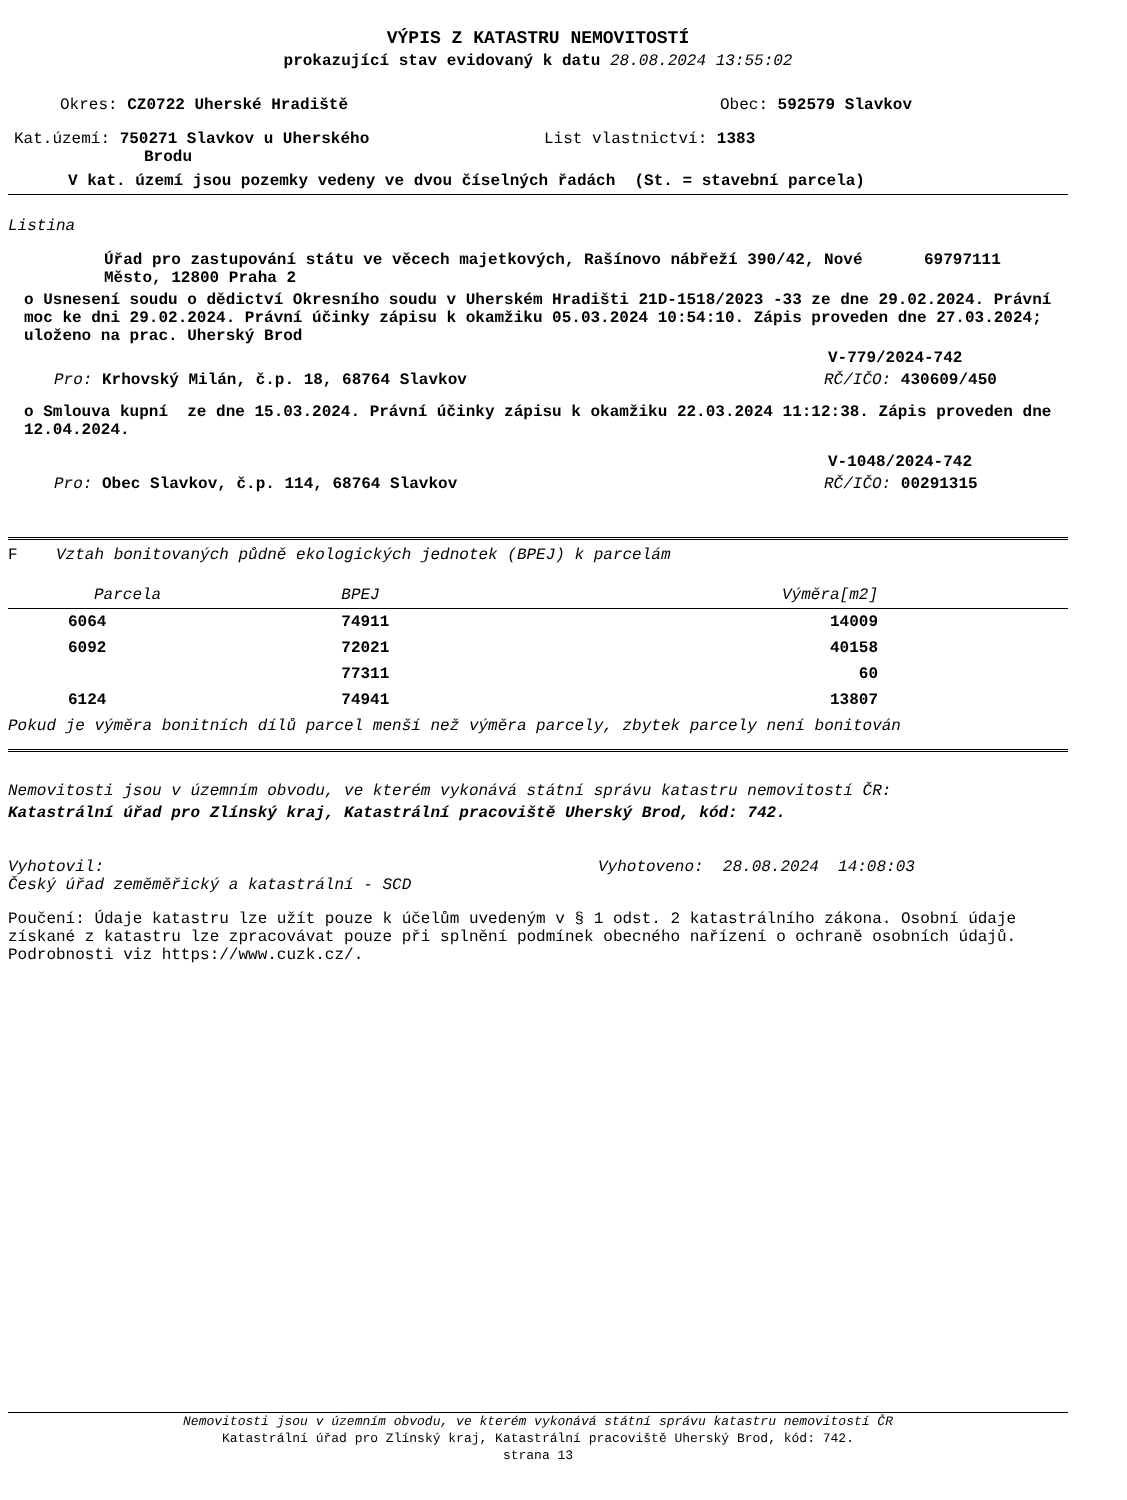VÝPIS Z KATASTRU NEMOVITOSTÍ
prokazující stav evidovaný k datu 28.08.2024 13:55:02
Okres: CZ0722 Uherské Hradiště Obec: 592579 Slavkov
Kat.území: 750271 Slavkov u Uherského
Brodu
List vlastnictví: 1383
V kat. území jsou pozemky vedeny ve dvou číselných řadách (St. = stavební parcela)
Listina
Úřad pro zastupování státu ve věcech majetkových, Rašínovo nábřeží 390/42, Nové Město, 12800 Praha 2 69797111
o Usnesení soudu o dědictví Okresního soudu v Uherském Hradišti 21D-1518/2023 -33 ze dne 29.02.2024. Právní moc ke dni 29.02.2024. Právní účinky zápisu k okamžiku 05.03.2024 10:54:10. Zápis proveden dne 27.03.2024; uloženo na prac. Uherský Brod
V-779/2024-742
Pro: Krhovský Milán, č.p. 18, 68764 Slavkov RČ/IČO: 430609/450
o Smlouva kupní ze dne 15.03.2024. Právní účinky zápisu k okamžiku 22.03.2024 11:12:38. Zápis proveden dne 12.04.2024.
V-1048/2024-742
Pro: Obec Slavkov, č.p. 114, 68764 Slavkov RČ/IČO: 00291315
F Vztah bonitovaných půdně ekologických jednotek (BPEJ) k parcelám
| Parcela | BPEJ | Výměra[m2] |
| --- | --- | --- |
| 6064 | 74911 | 14009 |
| 6092 | 72021 | 40158 |
| | 77311 | 60 |
| 6124 | 74941 | 13807 |
Pokud je výměra bonitních dílů parcel menší než výměra parcely, zbytek parcely není bonitován
Nemovitosti jsou v územním obvodu, ve kterém vykonává státní správu katastru nemovitostí ČR:
Katastrální úřad pro Zlínský kraj, Katastrální pracoviště Uherský Brod, kód: 742.
Vyhotovil:
Český úřad zeměměřický a katastrální - SCD Vyhotoveno: 28.08.2024 14:08:03
Poučení: Údaje katastru lze užít pouze k účelům uvedeným v § 1 odst. 2 katastrálního zákona. Osobní údaje získané z katastru lze zpracovávat pouze při splnění podmínek obecného nařízení o ochraně osobních údajů. Podrobnosti viz https://www.cuzk.cz/.
Nemovitosti jsou v územním obvodu, ve kterém vykonává státní správu katastru nemovitostí ČR
Katastrální úřad pro Zlínský kraj, Katastrální pracoviště Uherský Brod, kód: 742.
strana 13